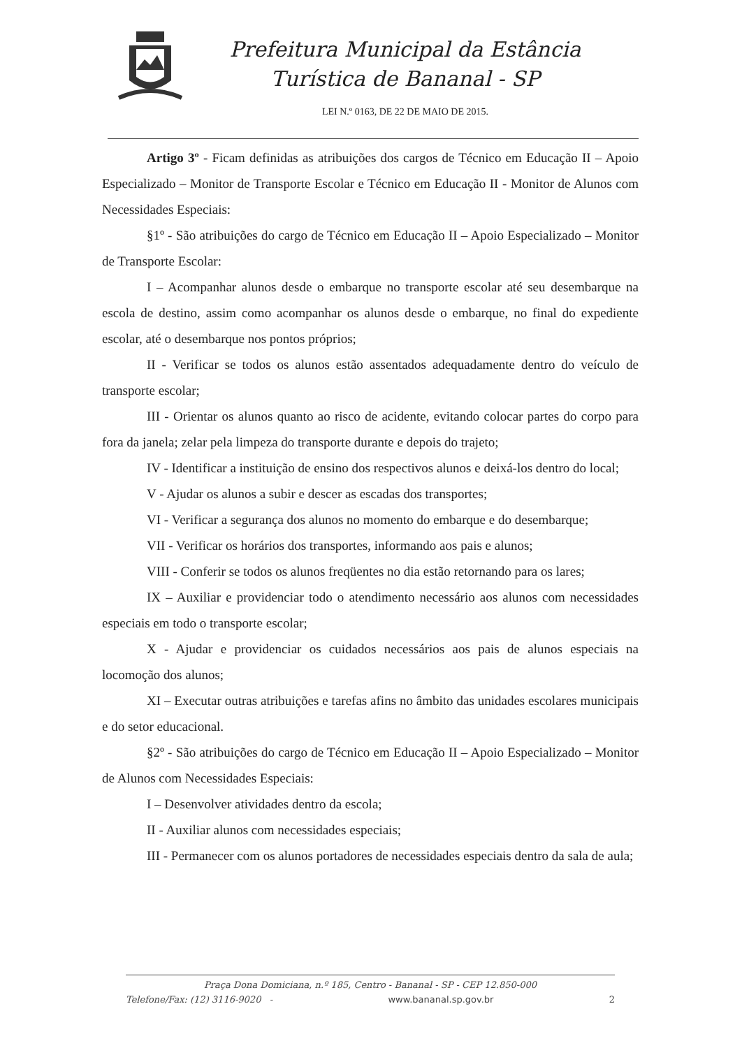Prefeitura Municipal da Estância
Turística de Bananal - SP
LEI N.º 0163, DE 22 DE MAIO DE 2015.
Artigo 3º - Ficam definidas as atribuições dos cargos de Técnico em Educação II – Apoio Especializado – Monitor de Transporte Escolar e Técnico em Educação II - Monitor de Alunos com Necessidades Especiais:
§1º - São atribuições do cargo de Técnico em Educação II – Apoio Especializado – Monitor de Transporte Escolar:
I – Acompanhar alunos desde o embarque no transporte escolar até seu desembarque na escola de destino, assim como acompanhar os alunos desde o embarque, no final do expediente escolar, até o desembarque nos pontos próprios;
II - Verificar se todos os alunos estão assentados adequadamente dentro do veículo de transporte escolar;
III - Orientar os alunos quanto ao risco de acidente, evitando colocar partes do corpo para fora da janela; zelar pela limpeza do transporte durante e depois do trajeto;
IV - Identificar a instituição de ensino dos respectivos alunos e deixá-los dentro do local;
V - Ajudar os alunos a subir e descer as escadas dos transportes;
VI - Verificar a segurança dos alunos no momento do embarque e do desembarque;
VII - Verificar os horários dos transportes, informando aos pais e alunos;
VIII - Conferir se todos os alunos freqüentes no dia estão retornando para os lares;
IX – Auxiliar e providenciar todo o atendimento necessário aos alunos com necessidades especiais em todo o transporte escolar;
X - Ajudar e providenciar os cuidados necessários aos pais de alunos especiais na locomoção dos alunos;
XI – Executar outras atribuições e tarefas afins no âmbito das unidades escolares municipais e do setor educacional.
§2º - São atribuições do cargo de Técnico em Educação II – Apoio Especializado – Monitor de Alunos com Necessidades Especiais:
I – Desenvolver atividades dentro da escola;
II - Auxiliar alunos com necessidades especiais;
III - Permanecer com os alunos portadores de necessidades especiais dentro da sala de aula;
Praça Dona Domiciana, n.º 185, Centro - Bananal - SP - CEP 12.850-000
Telefone/Fax: (12) 3116-9020 - www.bananal.sp.gov.br 2